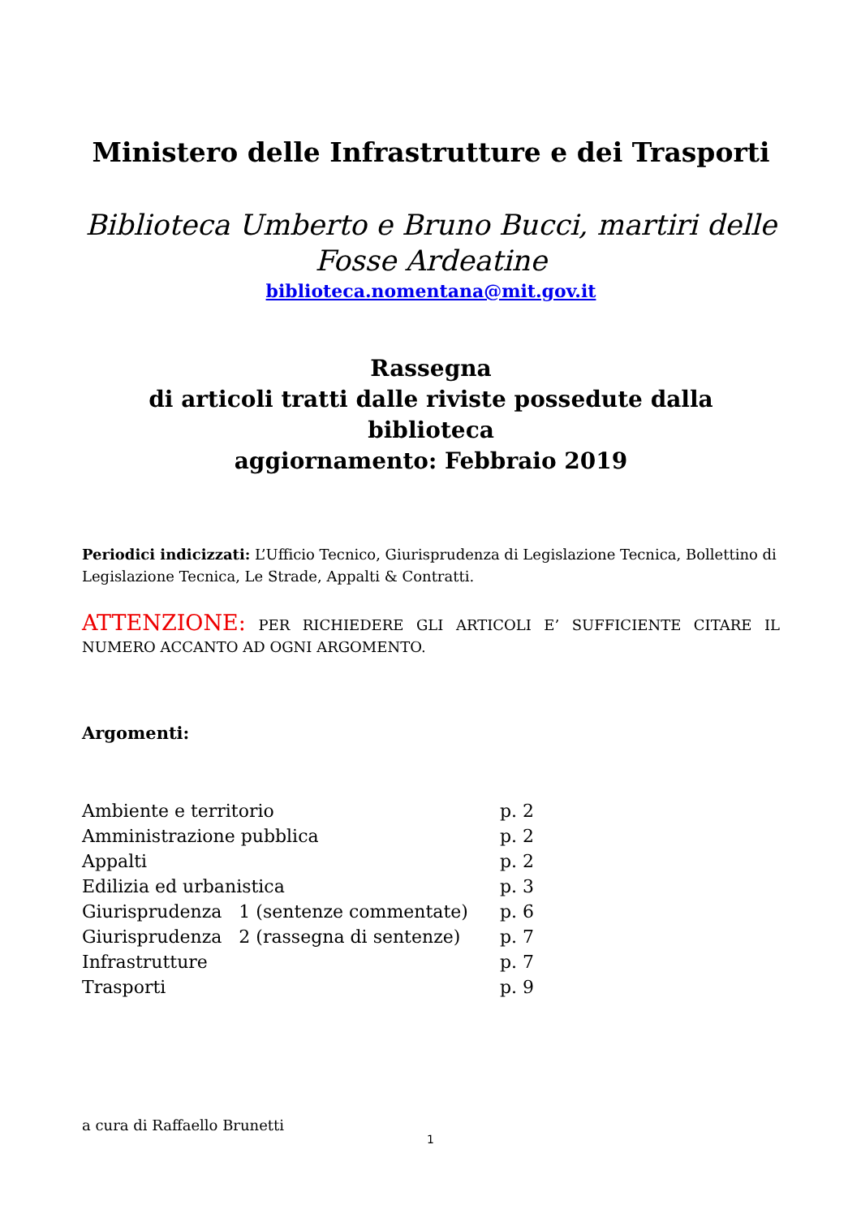Ministero delle Infrastrutture e dei Trasporti
Biblioteca Umberto e Bruno Bucci, martiri delle Fosse Ardeatine
biblioteca.nomentana@mit.gov.it
Rassegna
di articoli tratti dalle riviste possedute dalla biblioteca
aggiornamento: Febbraio 2019
Periodici indicizzati: L’Ufficio Tecnico, Giurisprudenza di Legislazione Tecnica, Bollettino di Legislazione Tecnica, Le Strade, Appalti & Contratti.
ATTENZIONE: PER RICHIEDERE GLI ARTICOLI E’ SUFFICIENTE CITARE IL NUMERO ACCANTO AD OGNI ARGOMENTO.
Argomenti:
| Ambiente e territorio | p. 2 |
| Amministrazione pubblica | p. 2 |
| Appalti | p. 2 |
| Edilizia ed urbanistica | p. 3 |
| Giurisprudenza 1 (sentenze commentate) | p. 6 |
| Giurisprudenza 2 (rassegna di sentenze) | p. 7 |
| Infrastrutture | p. 7 |
| Trasporti | p. 9 |
a cura di Raffaello Brunetti
1